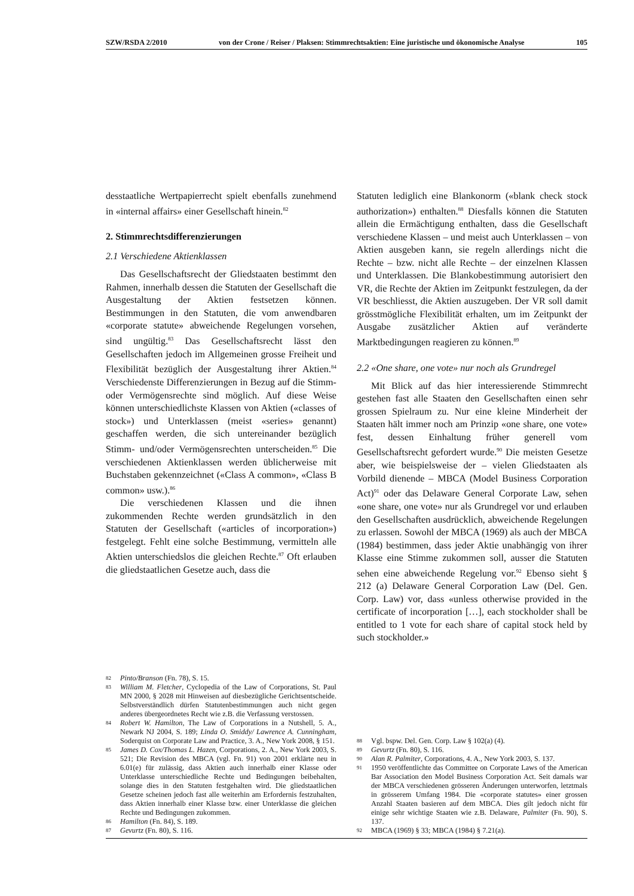SZW/RSDA 2/2010 von der Crone / Reiser / Plaksen: Stimmrechtsaktien: Eine juristische und ökonomische Analyse 105
desstaatliche Wertpapierrecht spielt ebenfalls zunehmend in «internal affairs» einer Gesellschaft hinein.<sup>82</sup>
2. Stimmrechtsdifferenzierungen
2.1 Verschiedene Aktienklassen
Das Gesellschaftsrecht der Gliedstaaten bestimmt den Rahmen, innerhalb dessen die Statuten der Gesellschaft die Ausgestaltung der Aktien festsetzen können. Bestimmungen in den Statuten, die vom anwendbaren «corporate statute» abweichende Regelungen vorsehen, sind ungültig.<sup>83</sup> Das Gesellschaftsrecht lässt den Gesellschaften jedoch im Allgemeinen grosse Freiheit und Flexibilität bezüglich der Ausgestaltung ihrer Aktien.<sup>84</sup> Verschiedenste Differenzierungen in Bezug auf die Stimm- oder Vermögensrechte sind möglich. Auf diese Weise können unterschiedlichste Klassen von Aktien («classes of stock») und Unterklassen (meist «series» genannt) geschaffen werden, die sich untereinander bezüglich Stimm- und/oder Vermögensrechten unterscheiden.<sup>85</sup> Die verschiedenen Aktienklassen werden üblicherweise mit Buchstaben gekennzeichnet («Class A common», «Class B common» usw.).<sup>86</sup>
Die verschiedenen Klassen und die ihnen zukommenden Rechte werden grundsätzlich in den Statuten der Gesellschaft («articles of incorporation») festgelegt. Fehlt eine solche Bestimmung, vermitteln alle Aktien unterschiedslos die gleichen Rechte.<sup>87</sup> Oft erlauben die gliedstaatlichen Gesetze auch, dass die
82 Pinto/Branson (Fn. 78), S. 15.
83 William M. Fletcher, Cyclopedia of the Law of Corporations, St. Paul MN 2000, § 2028 mit Hinweisen auf diesbezügliche Gerichtsentscheide. Selbstverständlich dürfen Statutenbestimmungen auch nicht gegen anderes übergeordnetes Recht wie z.B. die Verfassung verstossen.
84 Robert W. Hamilton, The Law of Corporations in a Nutshell, 5. A., Newark NJ 2004, S. 189; Linda O. Smiddy/ Lawrence A. Cunningham, Soderquist on Corporate Law and Practice, 3. A., New York 2008, § 151.
85 James D. Cox/Thomas L. Hazen, Corporations, 2. A., New York 2003, S. 521; Die Revision des MBCA (vgl. Fn. 91) von 2001 erklärte neu in 6.01(e) für zulässig, dass Aktien auch innerhalb einer Klasse oder Unterklasse unterschiedliche Rechte und Bedingungen beibehalten, solange dies in den Statuten festgehalten wird. Die gliedstaatlichen Gesetze scheinen jedoch fast alle weiterhin am Erfordernis festzuhalten, dass Aktien innerhalb einer Klasse bzw. einer Unterklasse die gleichen Rechte und Bedingungen zukommen.
86 Hamilton (Fn. 84), S. 189.
87 Gevurtz (Fn. 80), S. 116.
Statuten lediglich eine Blankonorm («blank check stock authorization») enthalten.<sup>88</sup> Diesfalls können die Statuten allein die Ermächtigung enthalten, dass die Gesellschaft verschiedene Klassen – und meist auch Unterklassen – von Aktien ausgeben kann, sie regeln allerdings nicht die Rechte – bzw. nicht alle Rechte – der einzelnen Klassen und Unterklassen. Die Blankobestimmung autorisiert den VR, die Rechte der Aktien im Zeitpunkt festzulegen, da der VR beschliesst, die Aktien auszugeben. Der VR soll damit grösstmögliche Flexibilität erhalten, um im Zeitpunkt der Ausgabe zusätzlicher Aktien auf veränderte Marktbedingungen reagieren zu können.<sup>89</sup>
2.2 «One share, one vote» nur noch als Grundregel
Mit Blick auf das hier interessierende Stimmrecht gestehen fast alle Staaten den Gesellschaften einen sehr grossen Spielraum zu. Nur eine kleine Minderheit der Staaten hält immer noch am Prinzip «one share, one vote» fest, dessen Einhaltung früher generell vom Gesellschaftsrecht gefordert wurde.<sup>90</sup> Die meisten Gesetze aber, wie beispielsweise der – vielen Gliedstaaten als Vorbild dienende – MBCA (Model Business Corporation Act)<sup>91</sup> oder das Delaware General Corporate Law, sehen «one share, one vote» nur als Grundregel vor und erlauben den Gesellschaften ausdrücklich, abweichende Regelungen zu erlassen. Sowohl der MBCA (1969) als auch der MBCA (1984) bestimmen, dass jeder Aktie unabhängig von ihrer Klasse eine Stimme zukommen soll, ausser die Statuten sehen eine abweichende Regelung vor.<sup>92</sup> Ebenso sieht § 212 (a) Delaware General Corporation Law (Del. Gen. Corp. Law) vor, dass «unless otherwise provided in the certificate of incorporation […], each stockholder shall be entitled to 1 vote for each share of capital stock held by such stockholder.»
88 Vgl. bspw. Del. Gen. Corp. Law § 102(a) (4).
89 Gevurtz (Fn. 80), S. 116.
90 Alan R. Palmiter, Corporations, 4. A., New York 2003, S. 137.
91 1950 veröffentlichte das Committee on Corporate Laws of the American Bar Association den Model Business Corporation Act. Seit damals war der MBCA verschiedenen grösseren Änderungen unterworfen, letztmals in grösserem Umfang 1984. Die «corporate statutes» einer grossen Anzahl Staaten basieren auf dem MBCA. Dies gilt jedoch nicht für einige sehr wichtige Staaten wie z.B. Delaware, Palmiter (Fn. 90), S. 137.
92 MBCA (1969) § 33; MBCA (1984) § 7.21(a).